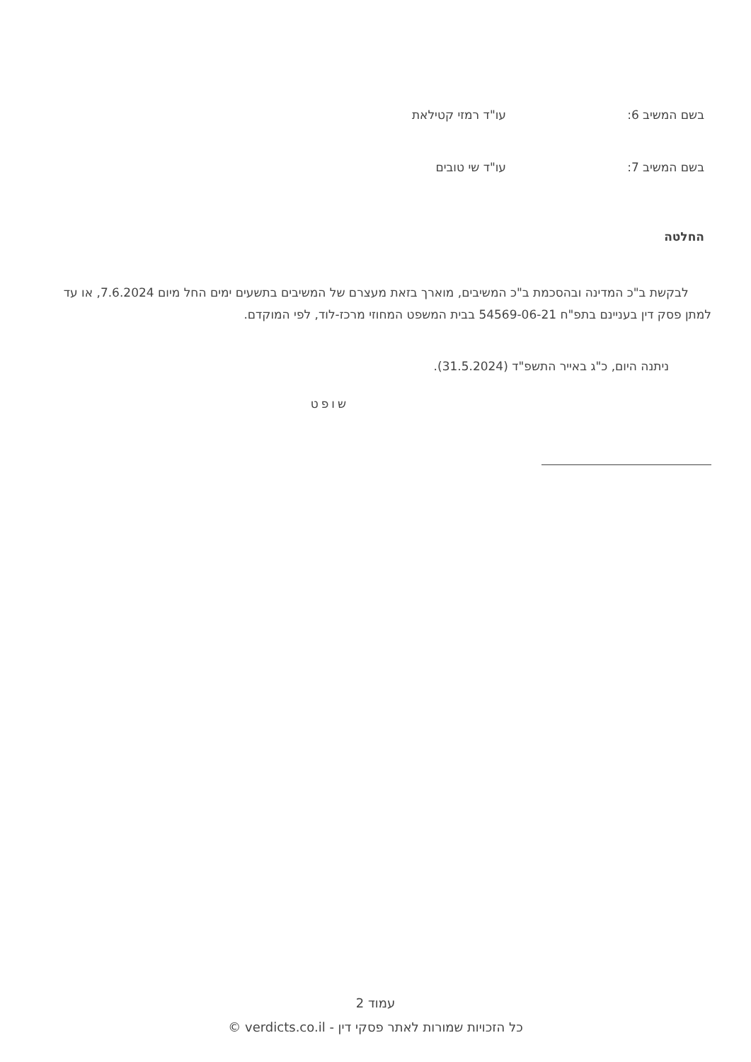בשם המשיב 6: עו"ד רמזי קטילאת
בשם המשיב 7: עו"ד שי טובים
החלטה
לבקשת ב"כ המדינה ובהסכמת ב"כ המשיבים, מוארך בזאת מעצרם של המשיבים בתשעים ימים החל מיום 7.6.2024, או עד למתן פסק דין בעניינם בתפ"ח 54569-06-21 בבית המשפט המחוזי מרכז-לוד, לפי המוקדם.
ניתנה היום, כ"ג באייר התשפ"ד (31.5.2024).
שופט
עמוד 2
כל הזכויות שמורות לאתר פסקי דין - verdicts.co.il ©